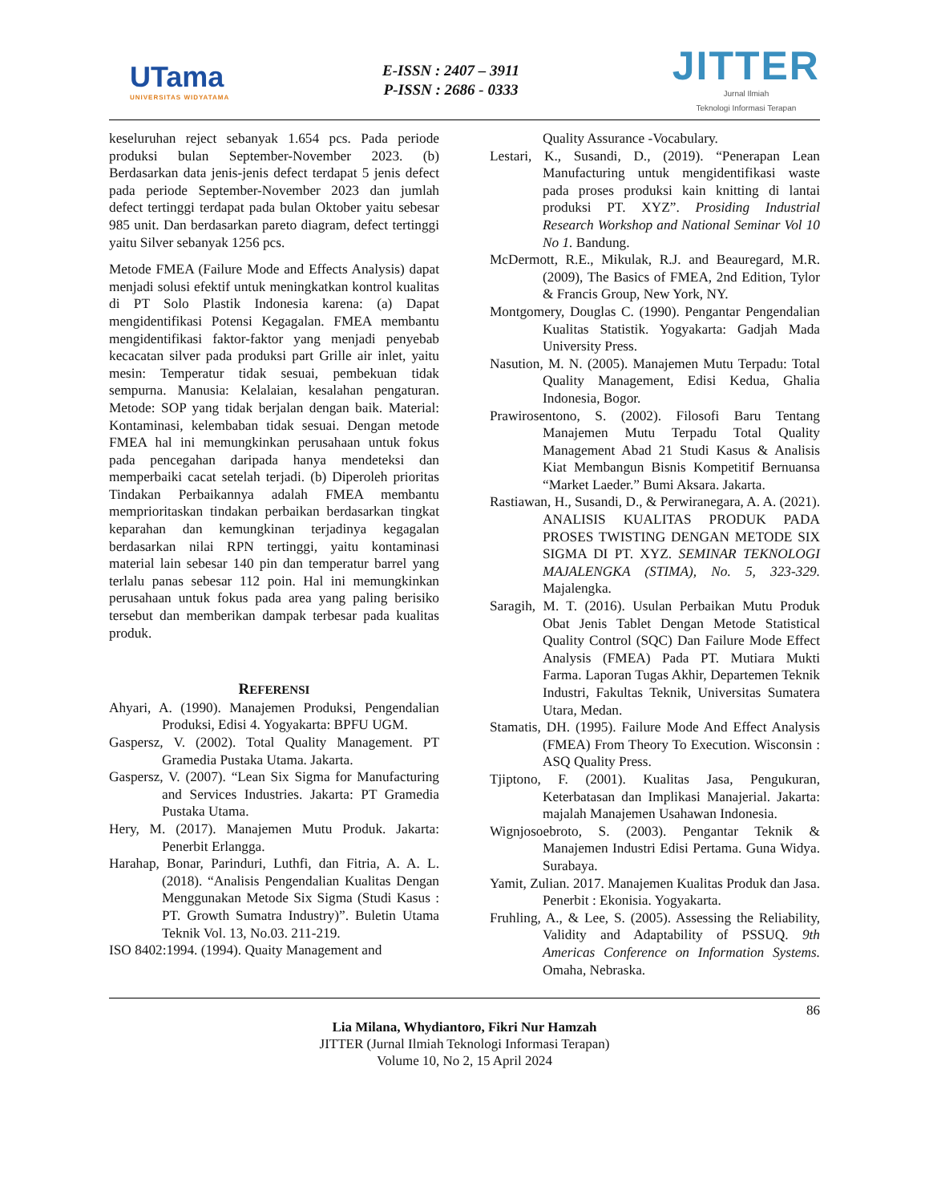UTama
UNIVERSITAS WIDYATAMA
E-ISSN : 2407 – 3911
P-ISSN : 2686 - 0333
JITTER
Jurnal Ilmiah
Teknologi Informasi Terapan
keseluruhan reject sebanyak 1.654 pcs. Pada periode produksi bulan September-November 2023. (b) Berdasarkan data jenis-jenis defect terdapat 5 jenis defect pada periode September-November 2023 dan jumlah defect tertinggi terdapat pada bulan Oktober yaitu sebesar 985 unit. Dan berdasarkan pareto diagram, defect tertinggi yaitu Silver sebanyak 1256 pcs.
Metode FMEA (Failure Mode and Effects Analysis) dapat menjadi solusi efektif untuk meningkatkan kontrol kualitas di PT Solo Plastik Indonesia karena: (a) Dapat mengidentifikasi Potensi Kegagalan. FMEA membantu mengidentifikasi faktor-faktor yang menjadi penyebab kecacatan silver pada produksi part Grille air inlet, yaitu mesin: Temperatur tidak sesuai, pembekuan tidak sempurna. Manusia: Kelalaian, kesalahan pengaturan. Metode: SOP yang tidak berjalan dengan baik. Material: Kontaminasi, kelembaban tidak sesuai. Dengan metode FMEA hal ini memungkinkan perusahaan untuk fokus pada pencegahan daripada hanya mendeteksi dan memperbaiki cacat setelah terjadi. (b) Diperoleh prioritas Tindakan Perbaikannya adalah FMEA membantu memprioritaskan tindakan perbaikan berdasarkan tingkat keparahan dan kemungkinan terjadinya kegagalan berdasarkan nilai RPN tertinggi, yaitu kontaminasi material lain sebesar 140 pin dan temperatur barrel yang terlalu panas sebesar 112 poin. Hal ini memungkinkan perusahaan untuk fokus pada area yang paling berisiko tersebut dan memberikan dampak terbesar pada kualitas produk.
REFERENSI
Ahyari, A. (1990). Manajemen Produksi, Pengendalian Produksi, Edisi 4. Yogyakarta: BPFU UGM.
Gaspersz, V. (2002). Total Quality Management. PT Gramedia Pustaka Utama. Jakarta.
Gaspersz, V. (2007). “Lean Six Sigma for Manufacturing and Services Industries. Jakarta: PT Gramedia Pustaka Utama.
Hery, M. (2017). Manajemen Mutu Produk. Jakarta: Penerbit Erlangga.
Harahap, Bonar, Parinduri, Luthfi, dan Fitria, A. A. L. (2018). “Analisis Pengendalian Kualitas Dengan Menggunakan Metode Six Sigma (Studi Kasus : PT. Growth Sumatra Industry)”. Buletin Utama Teknik Vol. 13, No.03. 211-219.
ISO 8402:1994. (1994). Quaity Management and
Quality Assurance -Vocabulary.
Lestari, K., Susandi, D., (2019). “Penerapan Lean Manufacturing untuk mengidentifikasi waste pada proses produksi kain knitting di lantai produksi PT. XYZ”. Prosiding Industrial Research Workshop and National Seminar Vol 10 No 1. Bandung.
McDermott, R.E., Mikulak, R.J. and Beauregard, M.R. (2009), The Basics of FMEA, 2nd Edition, Tylor & Francis Group, New York, NY.
Montgomery, Douglas C. (1990). Pengantar Pengendalian Kualitas Statistik. Yogyakarta: Gadjah Mada University Press.
Nasution, M. N. (2005). Manajemen Mutu Terpadu: Total Quality Management, Edisi Kedua, Ghalia Indonesia, Bogor.
Prawirosentono, S. (2002). Filosofi Baru Tentang Manajemen Mutu Terpadu Total Quality Management Abad 21 Studi Kasus & Analisis Kiat Membangun Bisnis Kompetitif Bernuansa “Market Laeder.” Bumi Aksara. Jakarta.
Rastiawan, H., Susandi, D., & Perwiranegara, A. A. (2021). ANALISIS KUALITAS PRODUK PADA PROSES TWISTING DENGAN METODE SIX SIGMA DI PT. XYZ. SEMINAR TEKNOLOGI MAJALENGKA (STIMA), No. 5, 323-329. Majalengka.
Saragih, M. T. (2016). Usulan Perbaikan Mutu Produk Obat Jenis Tablet Dengan Metode Statistical Quality Control (SQC) Dan Failure Mode Effect Analysis (FMEA) Pada PT. Mutiara Mukti Farma. Laporan Tugas Akhir, Departemen Teknik Industri, Fakultas Teknik, Universitas Sumatera Utara, Medan.
Stamatis, DH. (1995). Failure Mode And Effect Analysis (FMEA) From Theory To Execution. Wisconsin : ASQ Quality Press.
Tjiptono, F. (2001). Kualitas Jasa, Pengukuran, Keterbatasan dan Implikasi Manajerial. Jakarta: majalah Manajemen Usahawan Indonesia.
Wignjosoebroto, S. (2003). Pengantar Teknik & Manajemen Industri Edisi Pertama. Guna Widya. Surabaya.
Yamit, Zulian. 2017. Manajemen Kualitas Produk dan Jasa. Penerbit : Ekonisia. Yogyakarta.
Fruhling, A., & Lee, S. (2005). Assessing the Reliability, Validity and Adaptability of PSSUQ. 9th Americas Conference on Information Systems. Omaha, Nebraska.
86
Lia Milana, Whydiantoro, Fikri Nur Hamzah
JITTER (Jurnal Ilmiah Teknologi Informasi Terapan)
Volume 10, No 2, 15 April 2024